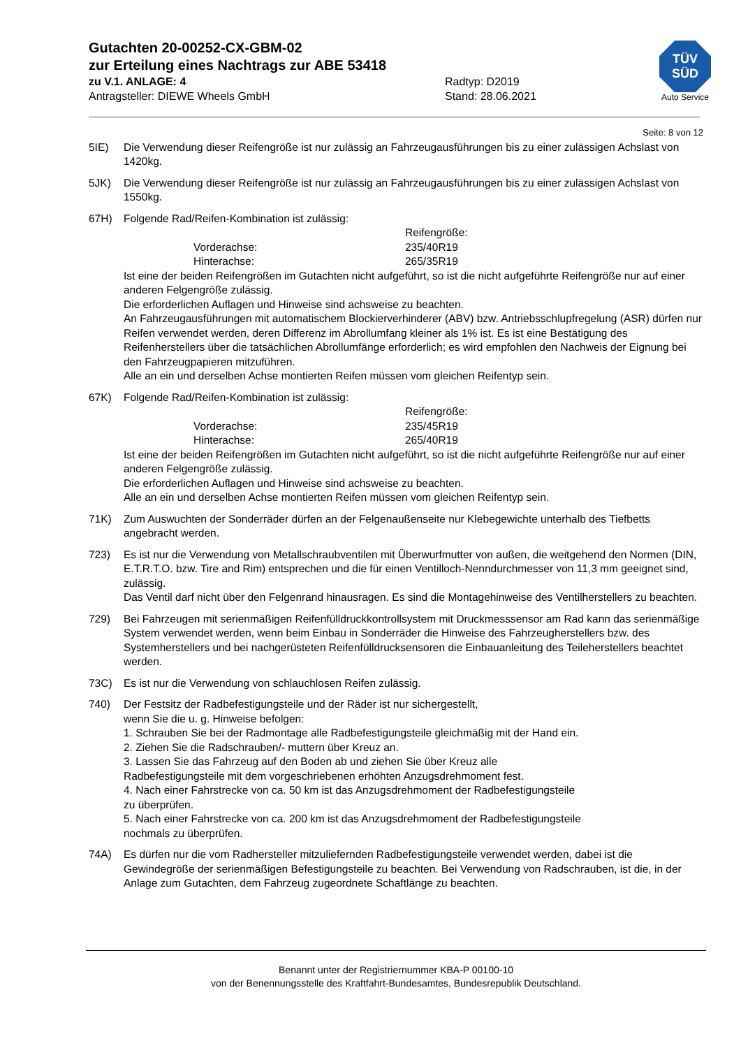Gutachten 20-00252-CX-GBM-02
zur Erteilung eines Nachtrags zur ABE 53418
zu V.1. ANLAGE: 4 Radtyp: D2019
Antragsteller: DIEWE Wheels GmbH Stand: 28.06.2021
TÜV
SÜD
Auto Service
Seite: 8 von 12
5IE) Die Verwendung dieser Reifengröße ist nur zulässig an Fahrzeugausführungen bis zu einer zulässigen Achslast von 1420kg.
5JK) Die Verwendung dieser Reifengröße ist nur zulässig an Fahrzeugausführungen bis zu einer zulässigen Achslast von 1550kg.
67H) Folgende Rad/Reifen-Kombination ist zulässig:
Reifengröße:
Vorderachse: 235/40R19
Hinterachse: 265/35R19
Ist eine der beiden Reifengrößen im Gutachten nicht aufgeführt, so ist die nicht aufgeführte Reifengröße nur auf einer anderen Felgengröße zulässig.
Die erforderlichen Auflagen und Hinweise sind achsweise zu beachten.
An Fahrzeugausführungen mit automatischem Blockierverhinderer (ABV) bzw. Antriebsschlupfregelung (ASR) dürfen nur Reifen verwendet werden, deren Differenz im Abrollumfang kleiner als 1% ist. Es ist eine Bestätigung des Reifenherstellers über die tatsächlichen Abrollumfänge erforderlich; es wird empfohlen den Nachweis der Eignung bei den Fahrzeugpapieren mitzuführen.
Alle an ein und derselben Achse montierten Reifen müssen vom gleichen Reifentyp sein.
67K) Folgende Rad/Reifen-Kombination ist zulässig:
Reifengröße:
Vorderachse: 235/45R19
Hinterachse: 265/40R19
Ist eine der beiden Reifengrößen im Gutachten nicht aufgeführt, so ist die nicht aufgeführte Reifengröße nur auf einer anderen Felgengröße zulässig.
Die erforderlichen Auflagen und Hinweise sind achsweise zu beachten.
Alle an ein und derselben Achse montierten Reifen müssen vom gleichen Reifentyp sein.
71K) Zum Auswuchten der Sonderräder dürfen an der Felgenaußenseite nur Klebegewichte unterhalb des Tiefbetts angebracht werden.
723) Es ist nur die Verwendung von Metallschraubventilen mit Überwurfmutter von außen, die weitgehend den Normen (DIN, E.T.R.T.O. bzw. Tire and Rim) entsprechen und die für einen Ventilloch-Nenndurchmesser von 11,3 mm geeignet sind, zulässig.
Das Ventil darf nicht über den Felgenrand hinausragen. Es sind die Montagehinweise des Ventilherstellers zu beachten.
729) Bei Fahrzeugen mit serienmäßigen Reifenfülldruckkontrollsystem mit Druckmesssensor am Rad kann das serienmäßige System verwendet werden, wenn beim Einbau in Sonderräder die Hinweise des Fahrzeugherstellers bzw. des Systemherstellers und bei nachgerüsteten Reifenfülldrucksensoren die Einbauanleitung des Teileherstellers beachtet werden.
73C) Es ist nur die Verwendung von schlauchlosen Reifen zulässig.
740) Der Festsitz der Radbefestigungsteile und der Räder ist nur sichergestellt,
wenn Sie die u. g. Hinweise befolgen:
1. Schrauben Sie bei der Radmontage alle Radbefestigungsteile gleichmäßig mit der Hand ein.
2. Ziehen Sie die Radschrauben/- muttern über Kreuz an.
3. Lassen Sie das Fahrzeug auf den Boden ab und ziehen Sie über Kreuz alle
Radbefestigungsteile mit dem vorgeschriebenen erhöhten Anzugsdrehmoment fest.
4. Nach einer Fahrstrecke von ca. 50 km ist das Anzugsdrehmoment der Radbefestigungsteile
zu überprüfen.
5. Nach einer Fahrstrecke von ca. 200 km ist das Anzugsdrehmoment der Radbefestigungsteile
nochmals zu überprüfen.
74A) Es dürfen nur die vom Radhersteller mitzuliefernden Radbefestigungsteile verwendet werden, dabei ist die Gewindegröße der serienmäßigen Befestigungsteile zu beachten. Bei Verwendung von Radschrauben, ist die, in der Anlage zum Gutachten, dem Fahrzeug zugeordnete Schaftlänge zu beachten.
Benannt unter der Registriernummer KBA-P 00100-10
von der Benennungsstelle des Kraftfahrt-Bundesamtes, Bundesrepublik Deutschland.